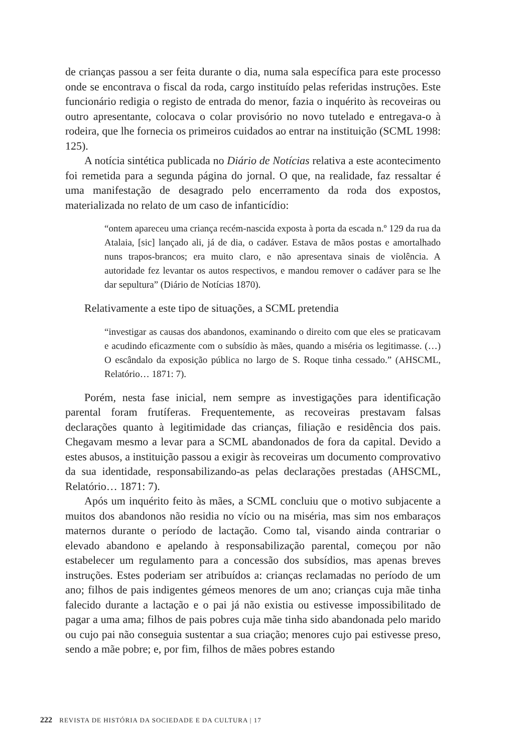de crianças passou a ser feita durante o dia, numa sala específica para este processo onde se encontrava o fiscal da roda, cargo instituído pelas referidas instruções. Este funcionário redigia o registo de entrada do menor, fazia o inquérito às recoveiras ou outro apresentante, colocava o colar provisório no novo tutelado e entregava-o à rodeira, que lhe fornecia os primeiros cuidados ao entrar na instituição (SCML 1998: 125).
A notícia sintética publicada no Diário de Notícias relativa a este acontecimento foi remetida para a segunda página do jornal. O que, na realidade, faz ressaltar é uma manifestação de desagrado pelo encerramento da roda dos expostos, materializada no relato de um caso de infanticídio:
“ontem apareceu uma criança recém-nascida exposta à porta da escada n.º 129 da rua da Atalaia, [sic] lançado ali, já de dia, o cadáver. Estava de mãos postas e amortalhado nuns trapos-brancos; era muito claro, e não apresentava sinais de violência. A autoridade fez levantar os autos respectivos, e mandou remover o cadáver para se lhe dar sepultura” (Diário de Notícias 1870).
Relativamente a este tipo de situações, a SCML pretendia
“investigar as causas dos abandonos, examinando o direito com que eles se praticavam e acudindo eficazmente com o subsídio às mães, quando a miséria os legitimasse. (…) O escândalo da exposição pública no largo de S. Roque tinha cessado.” (AHSCML, Relatório… 1871: 7).
Porém, nesta fase inicial, nem sempre as investigações para identificação parental foram frutíferas. Frequentemente, as recoveiras prestavam falsas declarações quanto à legitimidade das crianças, filiação e residência dos pais. Chegavam mesmo a levar para a SCML abandonados de fora da capital. Devido a estes abusos, a instituição passou a exigir às recoveiras um documento comprovativo da sua identidade, responsabilizando-as pelas declarações prestadas (AHSCML, Relatório… 1871: 7).
Após um inquérito feito às mães, a SCML concluiu que o motivo subjacente a muitos dos abandonos não residia no vício ou na miséria, mas sim nos embaraços maternos durante o período de lactação. Como tal, visando ainda contrariar o elevado abandono e apelando à responsabilização parental, começou por não estabelecer um regulamento para a concessão dos subsídios, mas apenas breves instruções. Estes poderiam ser atribuídos a: crianças reclamadas no período de um ano; filhos de pais indigentes gémeos menores de um ano; crianças cuja mãe tinha falecido durante a lactação e o pai já não existia ou estivesse impossibilitado de pagar a uma ama; filhos de pais pobres cuja mãe tinha sido abandonada pelo marido ou cujo pai não conseguia sustentar a sua criação; menores cujo pai estivesse preso, sendo a mãe pobre; e, por fim, filhos de mães pobres estando
222 REVISTA DE HISTÓRIA DA SOCIEDADE E DA CULTURA | 17